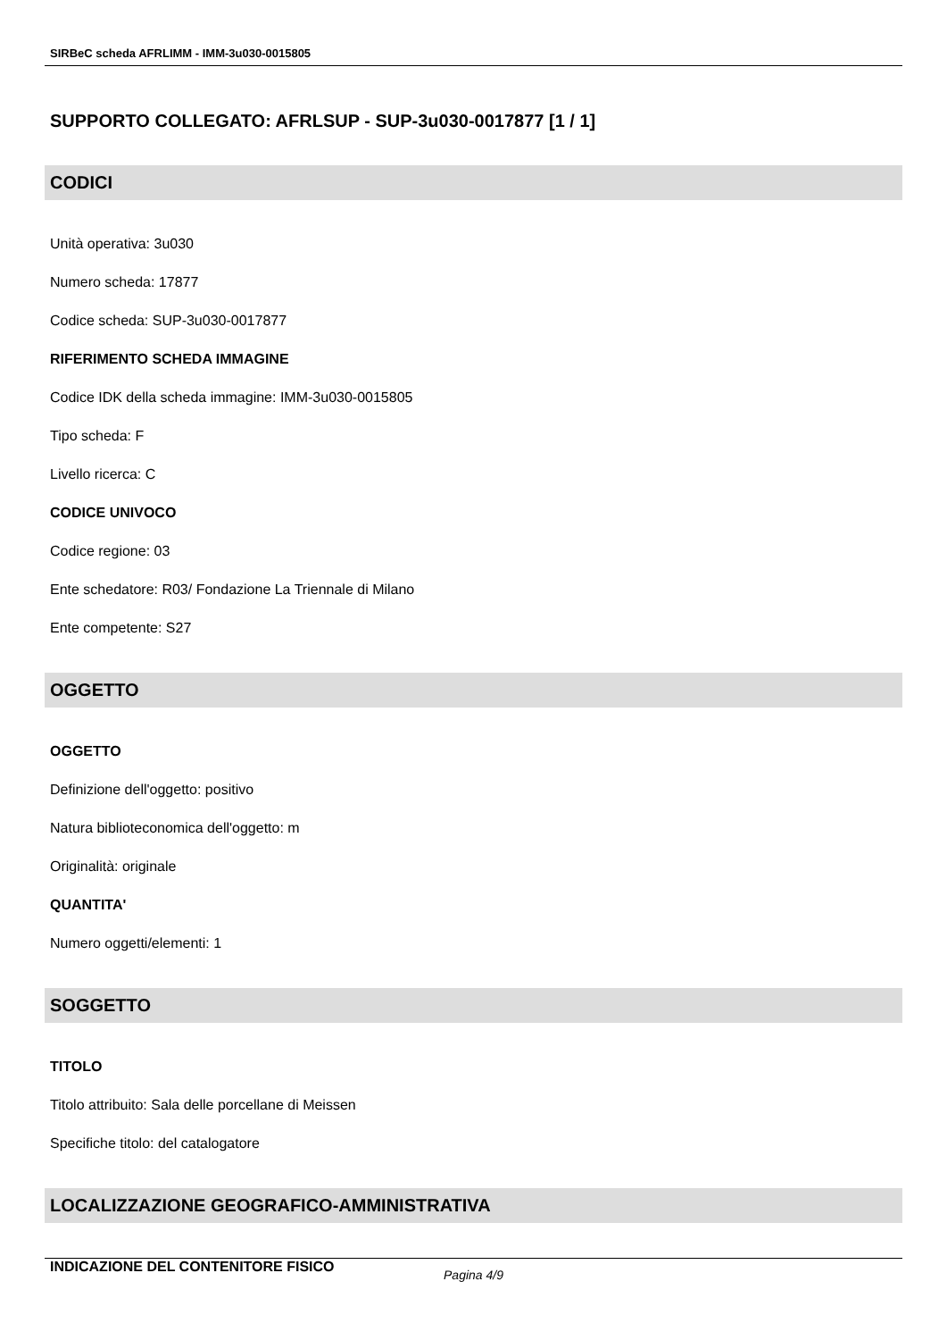SIRBeC scheda AFRLIMM - IMM-3u030-0015805
SUPPORTO COLLEGATO: AFRLSUP - SUP-3u030-0017877 [1 / 1]
CODICI
Unità operativa: 3u030
Numero scheda: 17877
Codice scheda: SUP-3u030-0017877
RIFERIMENTO SCHEDA IMMAGINE
Codice IDK della scheda immagine: IMM-3u030-0015805
Tipo scheda: F
Livello ricerca: C
CODICE UNIVOCO
Codice regione: 03
Ente schedatore: R03/ Fondazione La Triennale di Milano
Ente competente: S27
OGGETTO
OGGETTO
Definizione dell'oggetto: positivo
Natura biblioteconomica dell'oggetto: m
Originalità: originale
QUANTITA'
Numero oggetti/elementi: 1
SOGGETTO
TITOLO
Titolo attribuito: Sala delle porcellane di Meissen
Specifiche titolo: del catalogatore
LOCALIZZAZIONE GEOGRAFICO-AMMINISTRATIVA
INDICAZIONE DEL CONTENITORE FISICO
Pagina 4/9